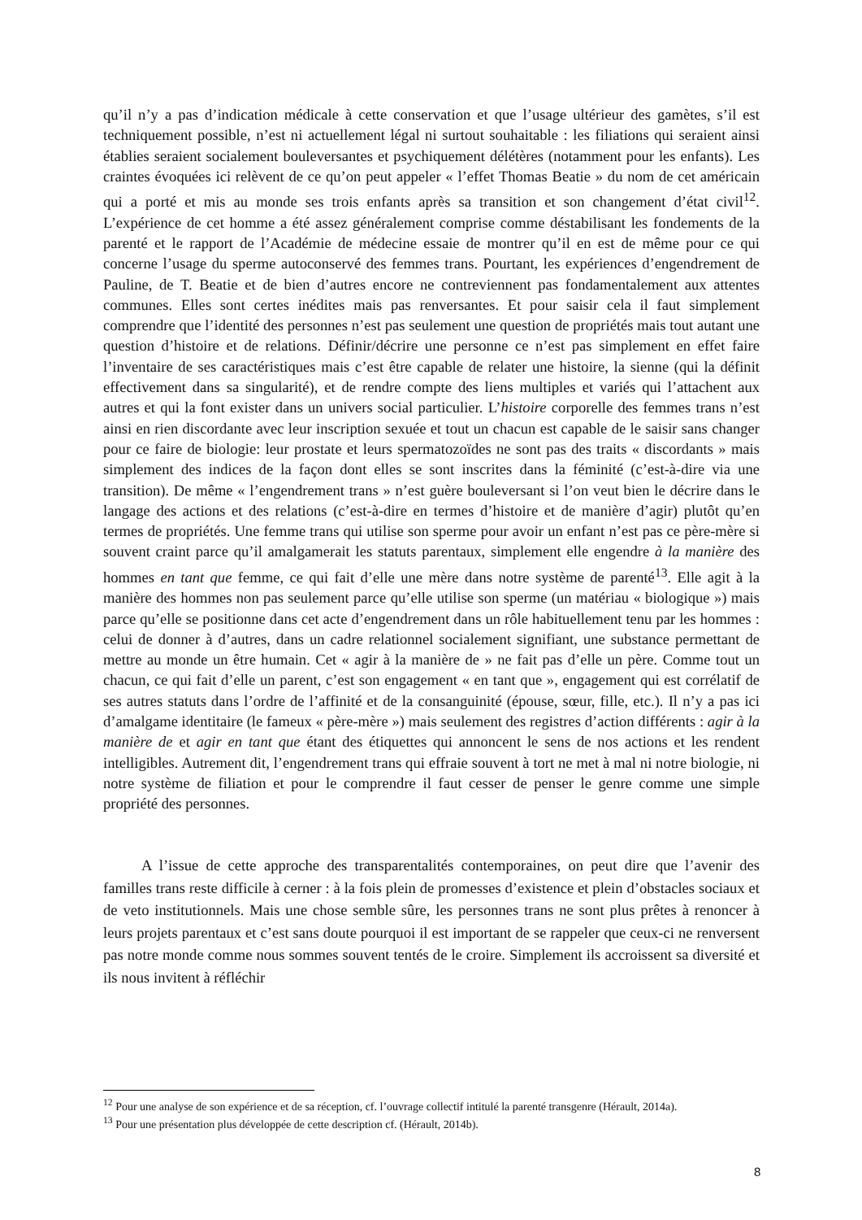qu’il n’y a pas d’indication médicale à cette conservation et que l’usage ultérieur des gamètes, s’il est techniquement possible, n’est ni actuellement légal ni surtout souhaitable : les filiations qui seraient ainsi établies seraient socialement bouleversantes et psychiquement délétères (notamment pour les enfants). Les craintes évoquées ici relèvent de ce qu’on peut appeler « l’effet Thomas Beatie » du nom de cet américain qui a porté et mis au monde ses trois enfants après sa transition et son changement d’état civil<sup>12</sup>. L’expérience de cet homme a été assez généralement comprise comme déstabilisant les fondements de la parenté et le rapport de l’Académie de médecine essaie de montrer qu’il en est de même pour ce qui concerne l’usage du sperme autoconservé des femmes trans. Pourtant, les expériences d’engendrement de Pauline, de T. Beatie et de bien d’autres encore ne contreviennent pas fondamentalement aux attentes communes. Elles sont certes inédites mais pas renversantes. Et pour saisir cela il faut simplement comprendre que l’identité des personnes n’est pas seulement une question de propriétés mais tout autant une question d’histoire et de relations. Définir/décrire une personne ce n’est pas simplement en effet faire l’inventaire de ses caractéristiques mais c’est être capable de relater une histoire, la sienne (qui la définit effectivement dans sa singularité), et de rendre compte des liens multiples et variés qui l’attachent aux autres et qui la font exister dans un univers social particulier. L’histoire corporelle des femmes trans n’est ainsi en rien discordante avec leur inscription sexuée et tout un chacun est capable de le saisir sans changer pour ce faire de biologie: leur prostate et leurs spermatozoïdes ne sont pas des traits « discordants » mais simplement des indices de la façon dont elles se sont inscrites dans la féminité (c’est-à-dire via une transition). De même « l’engendrement trans » n’est guère bouleversant si l’on veut bien le décrire dans le langage des actions et des relations (c’est-à-dire en termes d’histoire et de manière d’agir) plutôt qu’en termes de propriétés. Une femme trans qui utilise son sperme pour avoir un enfant n’est pas ce père-mère si souvent craint parce qu’il amalgamerait les statuts parentaux, simplement elle engendre à la manière des hommes en tant que femme, ce qui fait d’elle une mère dans notre système de parenté<sup>13</sup>. Elle agit à la manière des hommes non pas seulement parce qu’elle utilise son sperme (un matériau « biologique ») mais parce qu’elle se positionne dans cet acte d’engendrement dans un rôle habituellement tenu par les hommes : celui de donner à d’autres, dans un cadre relationnel socialement signifiant, une substance permettant de mettre au monde un être humain. Cet « agir à la manière de » ne fait pas d’elle un père. Comme tout un chacun, ce qui fait d’elle un parent, c’est son engagement « en tant que », engagement qui est corrélatif de ses autres statuts dans l’ordre de l’affinité et de la consanguinité (épouse, sœur, fille, etc.). Il n’y a pas ici d’amalgame identitaire (le fameux « père-mère ») mais seulement des registres d’action différents : agir à la manière de et agir en tant que étant des étiquettes qui annoncent le sens de nos actions et les rendent intelligibles. Autrement dit, l’engendrement trans qui effraie souvent à tort ne met à mal ni notre biologie, ni notre système de filiation et pour le comprendre il faut cesser de penser le genre comme une simple propriété des personnes.
A l’issue de cette approche des transparentalités contemporaines, on peut dire que l’avenir des familles trans reste difficile à cerner : à la fois plein de promesses d’existence et plein d’obstacles sociaux et de veto institutionnels. Mais une chose semble sûre, les personnes trans ne sont plus prêtes à renoncer à leurs projets parentaux et c’est sans doute pourquoi il est important de se rappeler que ceux-ci ne renversent pas notre monde comme nous sommes souvent tentés de le croire. Simplement ils accroissent sa diversité et ils nous invitent à réfléchir
<sup>12</sup> Pour une analyse de son expérience et de sa réception, cf. l’ouvrage collectif intitulé la parenté transgenre (Hérault, 2014a).
<sup>13</sup> Pour une présentation plus développée de cette description cf. (Hérault, 2014b).
8